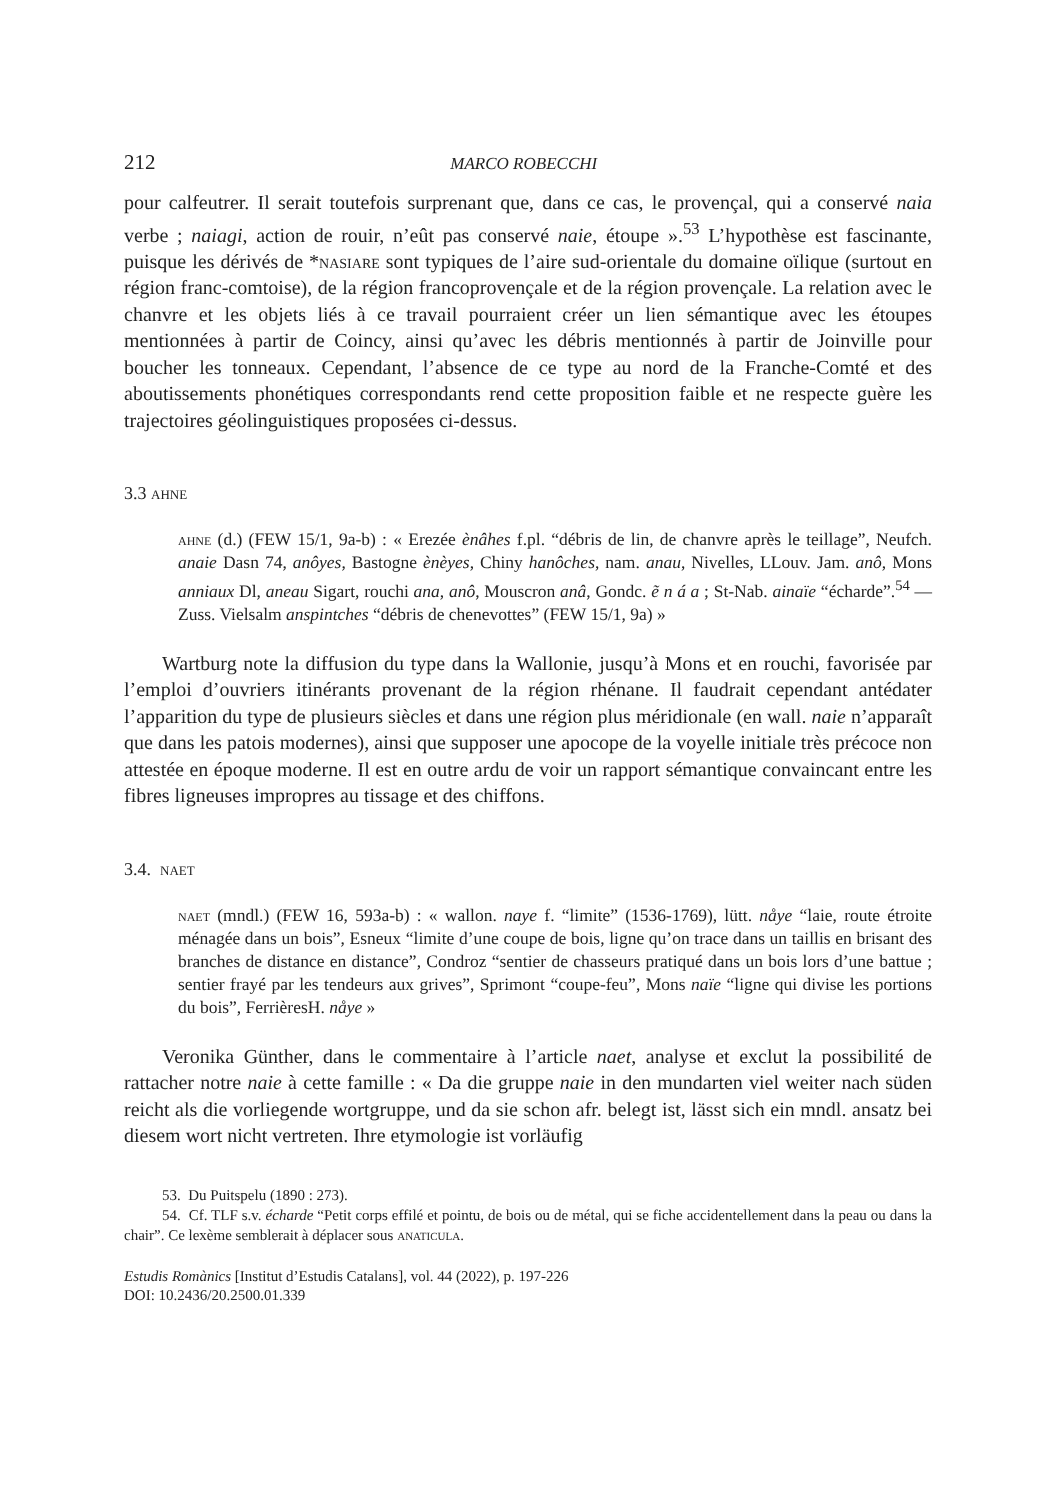212 MARCO ROBECCHI
pour calfeutrer. Il serait toutefois surprenant que, dans ce cas, le provençal, qui a conservé naia verbe ; naiagi, action de rouir, n’eût pas conservé naie, étoupe ».<sup>53</sup> L’hypothèse est fascinante, puisque les dérivés de *nasiare sont typiques de l’aire sud-orientale du domaine oïlique (surtout en région franc-comtoise), de la région francoprovençale et de la région provençale. La relation avec le chanvre et les objets liés à ce travail pourraient créer un lien sémantique avec les étoupes mentionnées à partir de Coincy, ainsi qu’avec les débris mentionnés à partir de Joinville pour boucher les tonneaux. Cependant, l’absence de ce type au nord de la Franche-Comté et des aboutissements phonétiques correspondants rend cette proposition faible et ne respecte guère les trajectoires géolinguistiques proposées ci-dessus.
3.3 ahne
ahne (d.) (FEW 15/1, 9a-b) : « Erezée ènâhes f.pl. “débris de lin, de chanvre après le teillage”, Neufch. anaie Dasn 74, anôyes, Bastogne ènèyes, Chiny hanôches, nam. anau, Nivelles, LLouv. Jam. anô, Mons anniaux Dl, aneau Sigart, rouchi ana, anô, Mouscron anâ, Gondc. ẽ n á a ; St-Nab. ainaïe “écharde”.<sup>54</sup> — Zuss. Vielsalm anspintches “débris de chenevottes” (FEW 15/1, 9a) »
Wartburg note la diffusion du type dans la Wallonie, jusqu’à Mons et en rouchi, favorisée par l’emploi d’ouvriers itinérants provenant de la région rhénane. Il faudrait cependant antédater l’apparition du type de plusieurs siècles et dans une région plus méridionale (en wall. naie n’apparaît que dans les patois modernes), ainsi que supposer une apocope de la voyelle initiale très précoce non attestée en époque moderne. Il est en outre ardu de voir un rapport sémantique convaincant entre les fibres ligneuses impropres au tissage et des chiffons.
3.4. naet
naet (mndl.) (FEW 16, 593a-b) : « wallon. naye f. “limite” (1536-1769), lütt. nåye “laie, route étroite ménagée dans un bois”, Esneux “limite d’une coupe de bois, ligne qu’on trace dans un taillis en brisant des branches de distance en distance”, Condroz “sentier de chasseurs pratiqué dans un bois lors d’une battue ; sentier frayé par les tendeurs aux grives”, Sprimont “coupe-feu”, Mons naïe “ligne qui divise les portions du bois”, FerrièresH. nåye »
Veronika Günther, dans le commentaire à l’article naet, analyse et exclut la possibilité de rattacher notre naie à cette famille : « Da die gruppe naie in den mundarten viel weiter nach süden reicht als die vorliegende wortgruppe, und da sie schon afr. belegt ist, lässt sich ein mndl. ansatz bei diesem wort nicht vertreten. Ihre etymologie ist vorläufig
53. Du Puitspelu (1890 : 273).
54. Cf. TLF s.v. écharde “Petit corps effilé et pointu, de bois ou de métal, qui se fiche accidentellement dans la peau ou dans la chair”. Ce lexème semblerait à déplacer sous anaticula.
Estudis Romànics [Institut d’Estudis Catalans], vol. 44 (2022), p. 197-226
DOI: 10.2436/20.2500.01.339